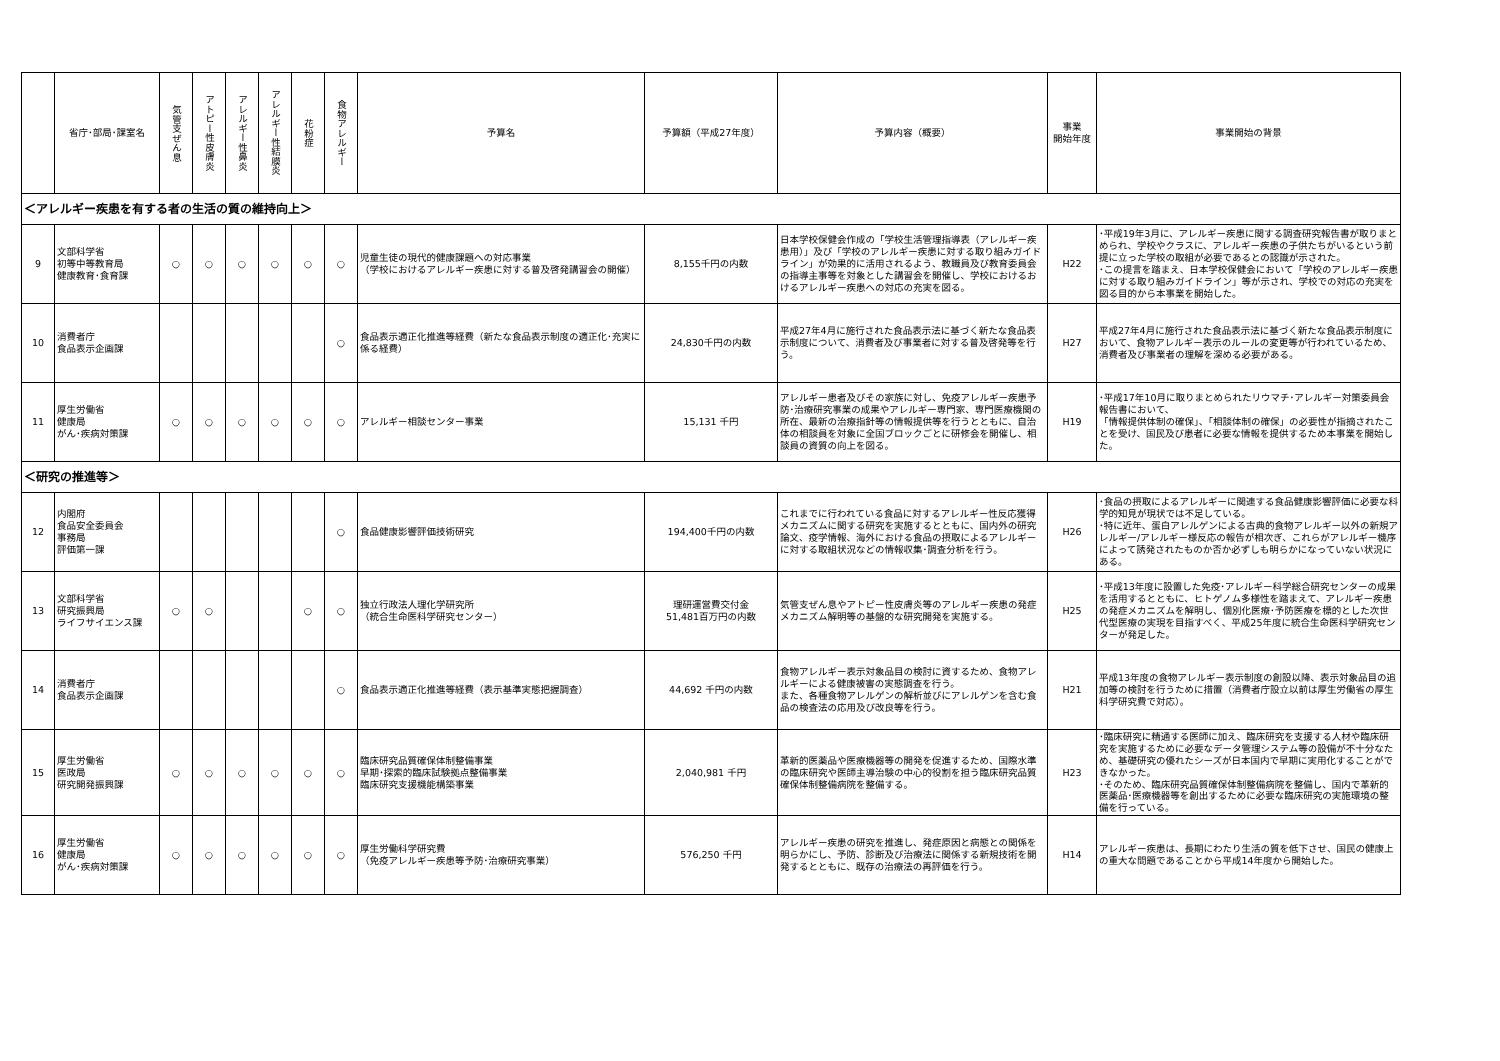| | 省庁･部局･課室名 | 気管支ぜん息 | アトピー性皮膚炎 | アレルギー性鼻炎 | アレルギー性結膜炎 | 花粉症 | 食物アレルギー | 予算名 | 予算額（平成27年度） | 予算内容（概要） | 事業 開始年度 | 事業開始の背景 |
| --- | --- | --- | --- | --- | --- | --- | --- | --- | --- | --- | --- | --- |
| ＜アレルギー疾患を有する者の生活の質の維持向上＞ | | | | | | | | | | | | |
| 9 | 文部科学省 初等中等教育局 健康教育･食育課 | ○ | ○ | ○ | ○ | ○ | ○ | 児童生徒の現代的健康課題への対応事業 （学校におけるアレルギー疾患に対する普及啓発講習会の開催） | 8,155千円の内数 | 日本学校保健会作成の「学校生活管理指導表（アレルギー疾患用）」及び「学校のアレルギー疾患に対する取り組みガイドライン」が効果的に活用されるよう、教職員及び教育委員会の指導主事等を対象とした講習会を開催し、学校におけるおけるアレルギー疾患への対応の充実を図る。 | H22 | ･平成19年3月に、アレルギー疾患に関する調査研究報告書が取りまとめられ、学校やクラスに、アレルギー疾患の子供たちがいるという前提に立った学校の取組が必要であるとの認識が示された。 ･この提言を踏まえ、日本学校保健会において「学校のアレルギー疾患に対する取り組みガイドライン」等が示され、学校での対応の充実を図る目的から本事業を開始した。 |
| 10 | 消費者庁 食品表示企画課 | | | | | | ○ | 食品表示適正化推進等経費（新たな食品表示制度の適正化･充実に係る経費） | 24,830千円の内数 | 平成27年4月に施行された食品表示法に基づく新たな食品表示制度について、消費者及び事業者に対する普及啓発等を行う。 | H27 | 平成27年4月に施行された食品表示法に基づく新たな食品表示制度において、食物アレルギー表示のルールの変更等が行われているため、消費者及び事業者の理解を深める必要がある。 |
| 11 | 厚生労働省 健康局 がん･疾病対策課 | ○ | ○ | ○ | ○ | ○ | ○ | アレルギー相談センター事業 | 15,131 千円 | アレルギー患者及びその家族に対し、免疫アレルギー疾患予防･治療研究事業の成果やアレルギー専門家、専門医療機関の所在、最新の治療指針等の情報提供等を行うとともに、自治体の相談員を対象に全国ブロックごとに研修会を開催し、相談員の資質の向上を図る。 | H19 | ･平成17年10月に取りまとめられたリウマチ･アレルギー対策委員会報告書において、 「情報提供体制の確保」、「相談体制の確保」の必要性が指摘されたことを受け、国民及び患者に必要な情報を提供するため本事業を開始した。 |
| ＜研究の推進等＞ | | | | | | | | | | | | |
| 12 | 内閣府 食品安全委員会 事務局 評価第一課 | | | | | | ○ | 食品健康影響評価技術研究 | 194,400千円の内数 | これまでに行われている食品に対するアレルギー性反応獲得メカニズムに関する研究を実施するとともに、国内外の研究論文、疫学情報、海外における食品の摂取によるアレルギーに対する取組状況などの情報収集･調査分析を行う。 | H26 | ･食品の摂取によるアレルギーに関連する食品健康影響評価に必要な科学的知見が現状では不足している。 ･特に近年、蛋白アレルゲンによる古典的食物アレルギー以外の新規アレルギー/アレルギー様反応の報告が相次ぎ、これらがアレルギー機序によって誘発されたものか否か必ずしも明らかになっていない状況にある。 |
| 13 | 文部科学省 研究振興局 ライフサイエンス課 | ○ | ○ | | | ○ | ○ | 独立行政法人理化学研究所 （統合生命医科学研究センター） | 理研運営費交付金 51,481百万円の内数 | 気管支ぜん息やアトピー性皮膚炎等のアレルギー疾患の発症メカニズム解明等の基盤的な研究開発を実施する。 | H25 | ･平成13年度に設置した免疫･アレルギー科学総合研究センターの成果を活用するとともに、ヒトゲノム多様性を踏まえて、アレルギー疾患の発症メカニズムを解明し、個別化医療･予防医療を標的とした次世代型医療の実現を目指すべく、平成25年度に統合生命医科学研究センターが発足した。 |
| 14 | 消費者庁 食品表示企画課 | | | | | | ○ | 食品表示適正化推進等経費（表示基準実態把握調査） | 44,692 千円の内数 | 食物アレルギー表示対象品目の検討に資するため、食物アレルギーによる健康被害の実態調査を行う。 また、各種食物アレルゲンの解析並びにアレルゲンを含む食品の検査法の応用及び改良等を行う。 | H21 | 平成13年度の食物アレルギー表示制度の創設以降、表示対象品目の追加等の検討を行うために措置（消費者庁設立以前は厚生労働省の厚生科学研究費で対応）。 |
| 15 | 厚生労働省 医政局 研究開発振興課 | ○ | ○ | ○ | ○ | ○ | ○ | 臨床研究品質確保体制整備事業 早期･探索的臨床試験拠点整備事業 臨床研究支援機能構築事業 | 2,040,981 千円 | 革新的医薬品や医療機器等の開発を促進するため、国際水準の臨床研究や医師主導治験の中心的役割を担う臨床研究品質確保体制整備病院を整備する。 | H23 | ･臨床研究に精通する医師に加え、臨床研究を支援する人材や臨床研究を実施するために必要なデータ管理システム等の設備が不十分なため、基礎研究の優れたシーズが日本国内で早期に実用化することができなかった。 ･そのため、臨床研究品質確保体制整備病院を整備し、国内で革新的医薬品･医療機器等を創出するために必要な臨床研究の実施環境の整備を行っている。 |
| 16 | 厚生労働省 健康局 がん･疾病対策課 | ○ | ○ | ○ | ○ | ○ | ○ | 厚生労働科学研究費 （免疫アレルギー疾患等予防･治療研究事業） | 576,250 千円 | アレルギー疾患の研究を推進し、発症原因と病態との関係を明らかにし、予防、診断及び治療法に関係する新規技術を開発するとともに、既存の治療法の再評価を行う。 | H14 | アレルギー疾患は、長期にわたり生活の質を低下させ、国民の健康上の重大な問題であることから平成14年度から開始した。 |